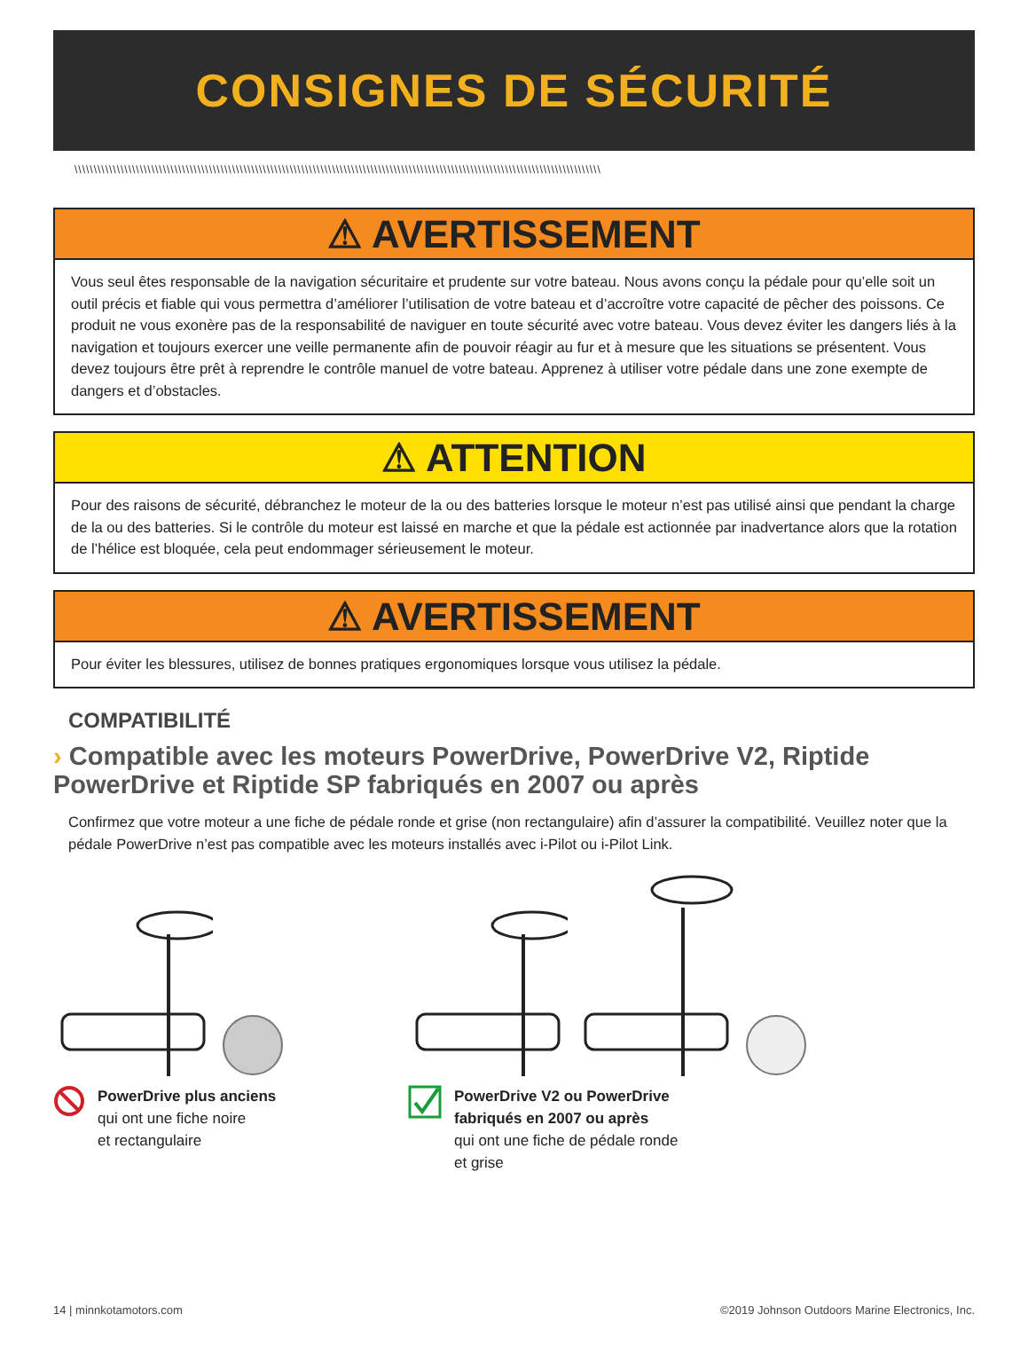CONSIGNES DE SÉCURITÉ
\\\\\\\\\\\\\\\\\\\\\\\\\\\\\\\\\\\\\\\\\\\\\\\\\\\\\\\\\\\\\\\\\\\\\\\\\\\\\\\\\\\\\\\\\\\\\\\\\\\\\\\\\\\\\\\\\\\\\\\\\\\\\\\\\\\\\\\\\
⚠ AVERTISSEMENT
Vous seul êtes responsable de la navigation sécuritaire et prudente sur votre bateau. Nous avons conçu la pédale pour qu’elle soit un outil précis et fiable qui vous permettra d’améliorer l’utilisation de votre bateau et d’accroître votre capacité de pêcher des poissons. Ce produit ne vous exonère pas de la responsabilité de naviguer en toute sécurité avec votre bateau. Vous devez éviter les dangers liés à la navigation et toujours exercer une veille permanente afin de pouvoir réagir au fur et à mesure que les situations se présentent. Vous devez toujours être prêt à reprendre le contrôle manuel de votre bateau. Apprenez à utiliser votre pédale dans une zone exempte de dangers et d’obstacles.
⚠ ATTENTION
Pour des raisons de sécurité, débranchez le moteur de la ou des batteries lorsque le moteur n’est pas utilisé ainsi que pendant la charge de la ou des batteries. Si le contrôle du moteur est laissé en marche et que la pédale est actionnée par inadvertance alors que la rotation de l’hélice est bloquée, cela peut endommager sérieusement le moteur.
⚠ AVERTISSEMENT
Pour éviter les blessures, utilisez de bonnes pratiques ergonomiques lorsque vous utilisez la pédale.
COMPATIBILITÉ
› Compatible avec les moteurs PowerDrive, PowerDrive V2, Riptide PowerDrive et Riptide SP fabriqués en 2007 ou après
Confirmez que votre moteur a une fiche de pédale ronde et grise (non rectangulaire) afin d’assurer la compatibilité. Veuillez noter que la pédale PowerDrive n’est pas compatible avec les moteurs installés avec i-Pilot ou i-Pilot Link.
PowerDrive plus anciens
qui ont une fiche noire
et rectangulaire
PowerDrive V2 ou PowerDrive
fabriqués en 2007 ou après
qui ont une fiche de pédale ronde
et grise
14 | minnkotamotors.com ©2019 Johnson Outdoors Marine Electronics, Inc.